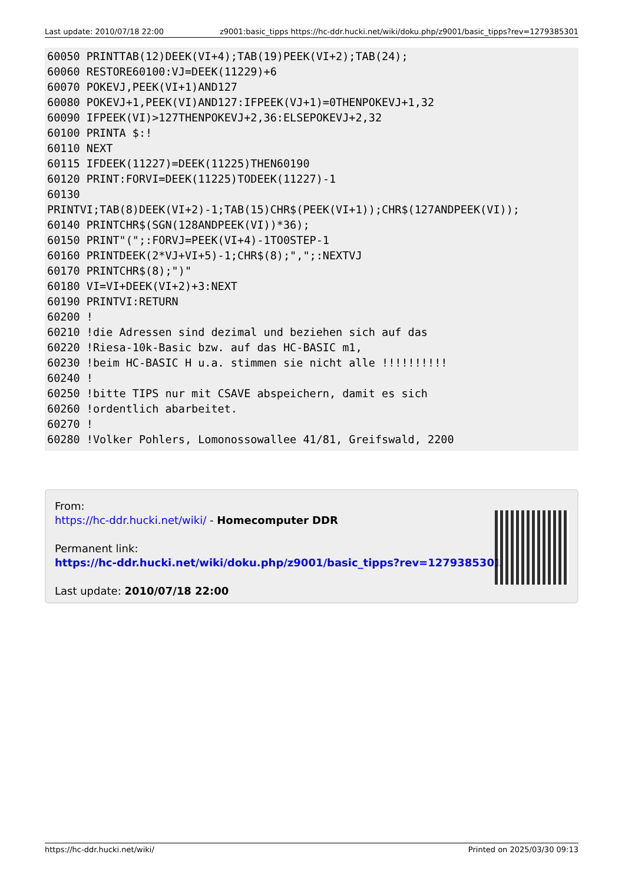Last update: 2010/07/18 22:00 z9001:basic_tipps https://hc-ddr.hucki.net/wiki/doku.php/z9001/basic_tipps?rev=1279385301
60050 PRINTTAB(12)DEEK(VI+4);TAB(19)PEEK(VI+2);TAB(24);
60060 RESTORE60100:VJ=DEEK(11229)+6
60070 POKEVJ,PEEK(VI+1)AND127
60080 POKEVJ+1,PEEK(VI)AND127:IFPEEK(VJ+1)=0THENPOKEVJ+1,32
60090 IFPEEK(VI)>127THENPOKEVJ+2,36:ELSEPOKEVJ+2,32
60100 PRINTA $:!
60110 NEXT
60115 IFDEEK(11227)=DEEK(11225)THEN60190
60120 PRINT:FORVI=DEEK(11225)TODEEK(11227)-1
60130
PRINTVI;TAB(8)DEEK(VI+2)-1;TAB(15)CHR$(PEEK(VI+1));CHR$(127ANDPEEK(VI));
60140 PRINTCHR$(SGN(128ANDPEEK(VI))*36);
60150 PRINT"(";:FORVJ=PEEK(VI+4)-1TO0STEP-1
60160 PRINTDEEK(2*VJ+VI+5)-1;CHR$(8);",";:NEXTVJ
60170 PRINTCHR$(8);")"
60180 VI=VI+DEEK(VI+2)+3:NEXT
60190 PRINTVI:RETURN
60200 !
60210 !die Adressen sind dezimal und beziehen sich auf das
60220 !Riesa-10k-Basic bzw. auf das HC-BASIC m1,
60230 !beim HC-BASIC H u.a. stimmen sie nicht alle !!!!!!!!!!
60240 !
60250 !bitte TIPS nur mit CSAVE abspeichern, damit es sich
60260 !ordentlich abarbeitet.
60270 !
60280 !Volker Pohlers, Lomonossowallee 41/81, Greifswald, 2200
From:
https://hc-ddr.hucki.net/wiki/ - Homecomputer DDR
Permanent link:
https://hc-ddr.hucki.net/wiki/doku.php/z9001/basic_tipps?rev=1279385301
Last update: 2010/07/18 22:00
https://hc-ddr.hucki.net/wiki/ Printed on 2025/03/30 09:13